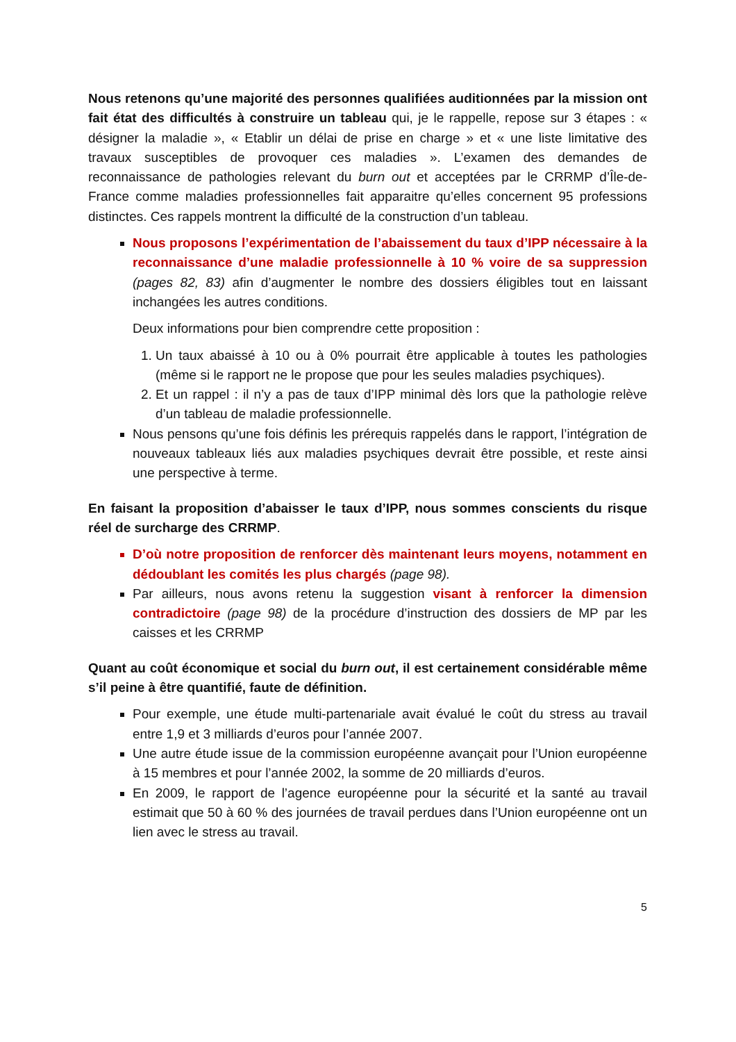Nous retenons qu’une majorité des personnes qualifiées auditionnées par la mission ont fait état des difficultés à construire un tableau qui, je le rappelle, repose sur 3 étapes : « désigner la maladie », « Etablir un délai de prise en charge » et « une liste limitative des travaux susceptibles de provoquer ces maladies ». L’examen des demandes de reconnaissance de pathologies relevant du burn out et acceptées par le CRRMP d’Île-de-France comme maladies professionnelles fait apparaitre qu’elles concernent 95 professions distinctes. Ces rappels montrent la difficulté de la construction d’un tableau.
Nous proposons l’expérimentation de l’abaissement du taux d’IPP nécessaire à la reconnaissance d’une maladie professionnelle à 10 % voire de sa suppression (pages 82, 83) afin d’augmenter le nombre des dossiers éligibles tout en laissant inchangées les autres conditions.
Deux informations pour bien comprendre cette proposition :
1. Un taux abaissé à 10 ou à 0% pourrait être applicable à toutes les pathologies (même si le rapport ne le propose que pour les seules maladies psychiques).
2. Et un rappel : il n’y a pas de taux d’IPP minimal dès lors que la pathologie relève d’un tableau de maladie professionnelle.
Nous pensons qu’une fois définis les prérequis rappelés dans le rapport, l’intégration de nouveaux tableaux liés aux maladies psychiques devrait être possible, et reste ainsi une perspective à terme.
En faisant la proposition d’abaisser le taux d’IPP, nous sommes conscients du risque réel de surcharge des CRRMP.
D’où notre proposition de renforcer dès maintenant leurs moyens, notamment en dédoublant les comités les plus chargés (page 98).
Par ailleurs, nous avons retenu la suggestion visant à renforcer la dimension contradictoire (page 98) de la procédure d’instruction des dossiers de MP par les caisses et les CRRMP
Quant au coût économique et social du burn out, il est certainement considérable même s’il peine à être quantifié, faute de définition.
Pour exemple, une étude multi-partenariale avait évalué le coût du stress au travail entre 1,9 et 3 milliards d’euros pour l’année 2007.
Une autre étude issue de la commission européenne avançait pour l’Union européenne à 15 membres et pour l’année 2002, la somme de 20 milliards d’euros.
En 2009, le rapport de l’agence européenne pour la sécurité et la santé au travail estimait que 50 à 60 % des journées de travail perdues dans l’Union européenne ont un lien avec le stress au travail.
5